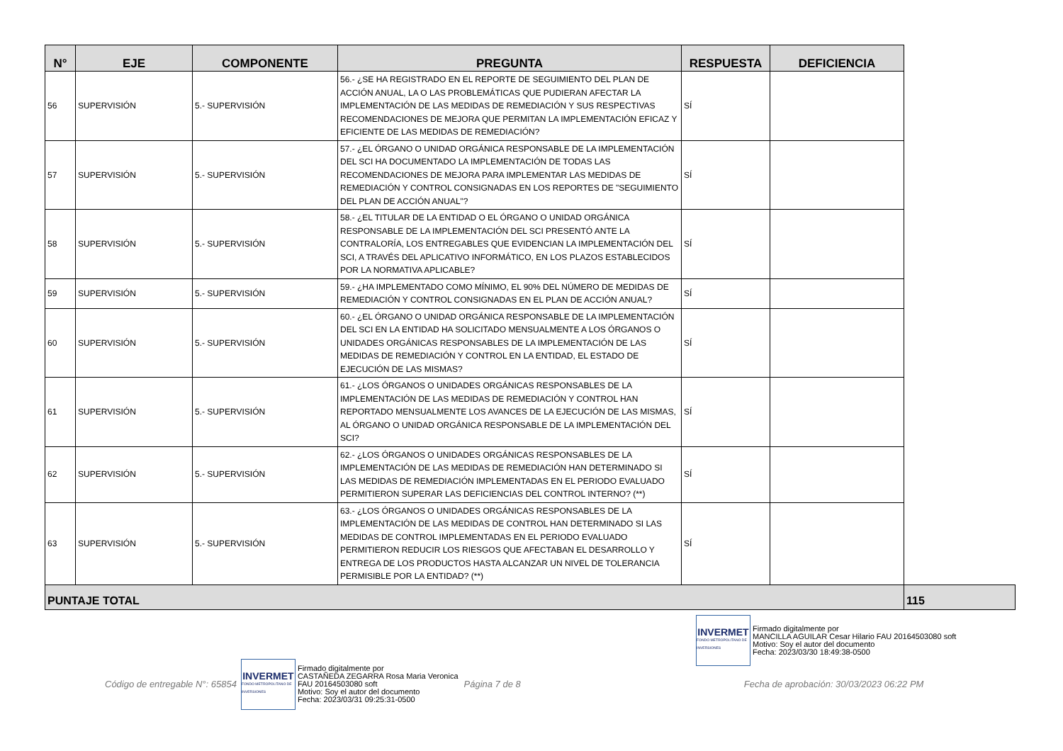| N° | EJE | COMPONENTE | PREGUNTA | RESPUESTA | DEFICIENCIA | |
| --- | --- | --- | --- | --- | --- | --- |
| 56 | SUPERVISIÓN | 5.- SUPERVISIÓN | 56.- ¿SE HA REGISTRADO EN EL REPORTE DE SEGUIMIENTO DEL PLAN DE ACCIÓN ANUAL, LA O LAS PROBLEMÁTICAS QUE PUDIERAN AFECTAR LA IMPLEMENTACIÓN DE LAS MEDIDAS DE REMEDIACIÓN Y SUS RESPECTIVAS RECOMENDACIONES DE MEJORA QUE PERMITAN LA IMPLEMENTACIÓN EFICAZ Y EFICIENTE DE LAS MEDIDAS DE REMEDIACIÓN? | SÍ | | |
| 57 | SUPERVISIÓN | 5.- SUPERVISIÓN | 57.- ¿EL ÓRGANO O UNIDAD ORGÁNICA RESPONSABLE DE LA IMPLEMENTACIÓN DEL SCI HA DOCUMENTADO LA IMPLEMENTACIÓN DE TODAS LAS RECOMENDACIONES DE MEJORA PARA IMPLEMENTAR LAS MEDIDAS DE REMEDIACIÓN Y CONTROL CONSIGNADAS EN LOS REPORTES DE "SEGUIMIENTO DEL PLAN DE ACCIÓN ANUAL"? | SÍ | | |
| 58 | SUPERVISIÓN | 5.- SUPERVISIÓN | 58.- ¿EL TITULAR DE LA ENTIDAD O EL ÓRGANO O UNIDAD ORGÁNICA RESPONSABLE DE LA IMPLEMENTACIÓN DEL SCI PRESENTÓ ANTE LA CONTRALORÍA, LOS ENTREGABLES QUE EVIDENCIAN LA IMPLEMENTACIÓN DEL SCI, A TRAVÉS DEL APLICATIVO INFORMÁTICO, EN LOS PLAZOS ESTABLECIDOS POR LA NORMATIVA APLICABLE? | SÍ | | |
| 59 | SUPERVISIÓN | 5.- SUPERVISIÓN | 59.- ¿HA IMPLEMENTADO COMO MÍNIMO, EL 90% DEL NÚMERO DE MEDIDAS DE REMEDIACIÓN Y CONTROL CONSIGNADAS EN EL PLAN DE ACCIÓN ANUAL? | SÍ | | |
| 60 | SUPERVISIÓN | 5.- SUPERVISIÓN | 60.- ¿EL ÓRGANO O UNIDAD ORGÁNICA RESPONSABLE DE LA IMPLEMENTACIÓN DEL SCI EN LA ENTIDAD HA SOLICITADO MENSUALMENTE A LOS ÓRGANOS O UNIDADES ORGÁNICAS RESPONSABLES DE LA IMPLEMENTACIÓN DE LAS MEDIDAS DE REMEDIACIÓN Y CONTROL EN LA ENTIDAD, EL ESTADO DE EJECUCIÓN DE LAS MISMAS? | SÍ | | |
| 61 | SUPERVISIÓN | 5.- SUPERVISIÓN | 61.- ¿LOS ÓRGANOS O UNIDADES ORGÁNICAS RESPONSABLES DE LA IMPLEMENTACIÓN DE LAS MEDIDAS DE REMEDIACIÓN Y CONTROL HAN REPORTADO MENSUALMENTE LOS AVANCES DE LA EJECUCIÓN DE LAS MISMAS, AL ÓRGANO O UNIDAD ORGÁNICA RESPONSABLE DE LA IMPLEMENTACIÓN DEL SCI? | SÍ | | |
| 62 | SUPERVISIÓN | 5.- SUPERVISIÓN | 62.- ¿LOS ÓRGANOS O UNIDADES ORGÁNICAS RESPONSABLES DE LA IMPLEMENTACIÓN DE LAS MEDIDAS DE REMEDIACIÓN HAN DETERMINADO SI LAS MEDIDAS DE REMEDIACIÓN IMPLEMENTADAS EN EL PERIODO EVALUADO PERMITIERON SUPERAR LAS DEFICIENCIAS DEL CONTROL INTERNO? (**) | SÍ | | |
| 63 | SUPERVISIÓN | 5.- SUPERVISIÓN | 63.- ¿LOS ÓRGANOS O UNIDADES ORGÁNICAS RESPONSABLES DE LA IMPLEMENTACIÓN DE LAS MEDIDAS DE CONTROL HAN DETERMINADO SI LAS MEDIDAS DE CONTROL IMPLEMENTADAS EN EL PERIODO EVALUADO PERMITIERON REDUCIR LOS RIESGOS QUE AFECTABAN EL DESARROLLO Y ENTREGA DE LOS PRODUCTOS HASTA ALCANZAR UN NIVEL DE TOLERANCIA PERMISIBLE POR LA ENTIDAD? (**) | SÍ | | |
| PUNTAJE TOTAL | | | | | | 115 |
INVERMET
FONDO METROPOLITANO DE INVERSIONES
Firmado digitalmente por
MANCILLA AGUILAR Cesar Hilario FAU 20164503080 soft
Motivo: Soy el autor del documento
Fecha: 2023/03/30 18:49:38-0500
Código de entregable N°: 65854
INVERMET
FONDO METROPOLITANO DE INVERSIONES
Firmado digitalmente por
CASTAÑEDA ZEGARRA Rosa Maria Veronica
FAU 20164503080 soft
Motivo: Soy el autor del documento
Fecha: 2023/03/31 09:25:31-0500
Página 7 de 8 Fecha de aprobación: 30/03/2023 06:22 PM